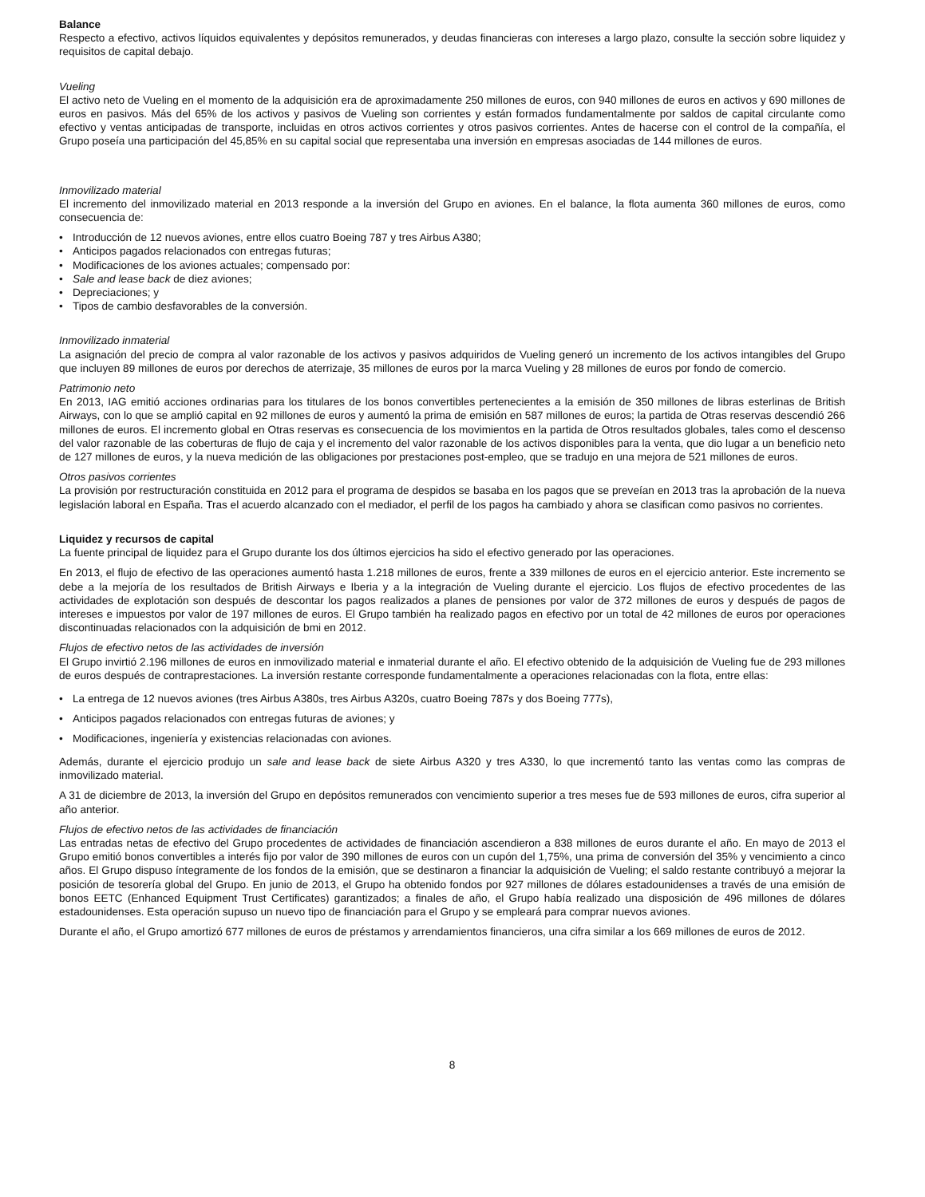Balance
Respecto a efectivo, activos líquidos equivalentes y depósitos remunerados, y deudas financieras con intereses a largo plazo, consulte la sección sobre liquidez y requisitos de capital debajo.
Vueling
El activo neto de Vueling en el momento de la adquisición era de aproximadamente 250 millones de euros, con 940 millones de euros en activos y 690 millones de euros en pasivos. Más del 65% de los activos y pasivos de Vueling son corrientes y están formados fundamentalmente por saldos de capital circulante como efectivo y ventas anticipadas de transporte, incluidas en otros activos corrientes y otros pasivos corrientes. Antes de hacerse con el control de la compañía, el Grupo poseía una participación del 45,85% en su capital social que representaba una inversión en empresas asociadas de 144 millones de euros.
Inmovilizado material
El incremento del inmovilizado material en 2013 responde a la inversión del Grupo en aviones. En el balance, la flota aumenta 360 millones de euros, como consecuencia de:
• Introducción de 12 nuevos aviones, entre ellos cuatro Boeing 787 y tres Airbus A380;
• Anticipos pagados relacionados con entregas futuras;
• Modificaciones de los aviones actuales; compensado por:
• Sale and lease back de diez aviones;
• Depreciaciones; y
• Tipos de cambio desfavorables de la conversión.
Inmovilizado inmaterial
La asignación del precio de compra al valor razonable de los activos y pasivos adquiridos de Vueling generó un incremento de los activos intangibles del Grupo que incluyen 89 millones de euros por derechos de aterrizaje, 35 millones de euros por la marca Vueling y 28 millones de euros por fondo de comercio.
Patrimonio neto
En 2013, IAG emitió acciones ordinarias para los titulares de los bonos convertibles pertenecientes a la emisión de 350 millones de libras esterlinas de British Airways, con lo que se amplió capital en 92 millones de euros y aumentó la prima de emisión en 587 millones de euros; la partida de Otras reservas descendió 266 millones de euros. El incremento global en Otras reservas es consecuencia de los movimientos en la partida de Otros resultados globales, tales como el descenso del valor razonable de las coberturas de flujo de caja y el incremento del valor razonable de los activos disponibles para la venta, que dio lugar a un beneficio neto de 127 millones de euros, y la nueva medición de las obligaciones por prestaciones post-empleo, que se tradujo en una mejora de 521 millones de euros.
Otros pasivos corrientes
La provisión por restructuración constituida en 2012 para el programa de despidos se basaba en los pagos que se preveían en 2013 tras la aprobación de la nueva legislación laboral en España. Tras el acuerdo alcanzado con el mediador, el perfil de los pagos ha cambiado y ahora se clasifican como pasivos no corrientes.
Liquidez y recursos de capital
La fuente principal de liquidez para el Grupo durante los dos últimos ejercicios ha sido el efectivo generado por las operaciones.
En 2013, el flujo de efectivo de las operaciones aumentó hasta 1.218 millones de euros, frente a 339 millones de euros en el ejercicio anterior. Este incremento se debe a la mejoría de los resultados de British Airways e Iberia y a la integración de Vueling durante el ejercicio. Los flujos de efectivo procedentes de las actividades de explotación son después de descontar los pagos realizados a planes de pensiones por valor de 372 millones de euros y después de pagos de intereses e impuestos por valor de 197 millones de euros. El Grupo también ha realizado pagos en efectivo por un total de 42 millones de euros por operaciones discontinuadas relacionados con la adquisición de bmi en 2012.
Flujos de efectivo netos de las actividades de inversión
El Grupo invirtió 2.196 millones de euros en inmovilizado material e inmaterial durante el año. El efectivo obtenido de la adquisición de Vueling fue de 293 millones de euros después de contraprestaciones. La inversión restante corresponde fundamentalmente a operaciones relacionadas con la flota, entre ellas:
• La entrega de 12 nuevos aviones (tres Airbus A380s, tres Airbus A320s, cuatro Boeing 787s y dos Boeing 777s),
• Anticipos pagados relacionados con entregas futuras de aviones; y
• Modificaciones, ingeniería y existencias relacionadas con aviones.
Además, durante el ejercicio produjo un sale and lease back de siete Airbus A320 y tres A330, lo que incrementó tanto las ventas como las compras de inmovilizado material.
A 31 de diciembre de 2013, la inversión del Grupo en depósitos remunerados con vencimiento superior a tres meses fue de 593 millones de euros, cifra superior al año anterior.
Flujos de efectivo netos de las actividades de financiación
Las entradas netas de efectivo del Grupo procedentes de actividades de financiación ascendieron a 838 millones de euros durante el año. En mayo de 2013 el Grupo emitió bonos convertibles a interés fijo por valor de 390 millones de euros con un cupón del 1,75%, una prima de conversión del 35% y vencimiento a cinco años. El Grupo dispuso íntegramente de los fondos de la emisión, que se destinaron a financiar la adquisición de Vueling; el saldo restante contribuyó a mejorar la posición de tesorería global del Grupo. En junio de 2013, el Grupo ha obtenido fondos por 927 millones de dólares estadounidenses a través de una emisión de bonos EETC (Enhanced Equipment Trust Certificates) garantizados; a finales de año, el Grupo había realizado una disposición de 496 millones de dólares estadounidenses. Esta operación supuso un nuevo tipo de financiación para el Grupo y se empleará para comprar nuevos aviones.
Durante el año, el Grupo amortizó 677 millones de euros de préstamos y arrendamientos financieros, una cifra similar a los 669 millones de euros de 2012.
8